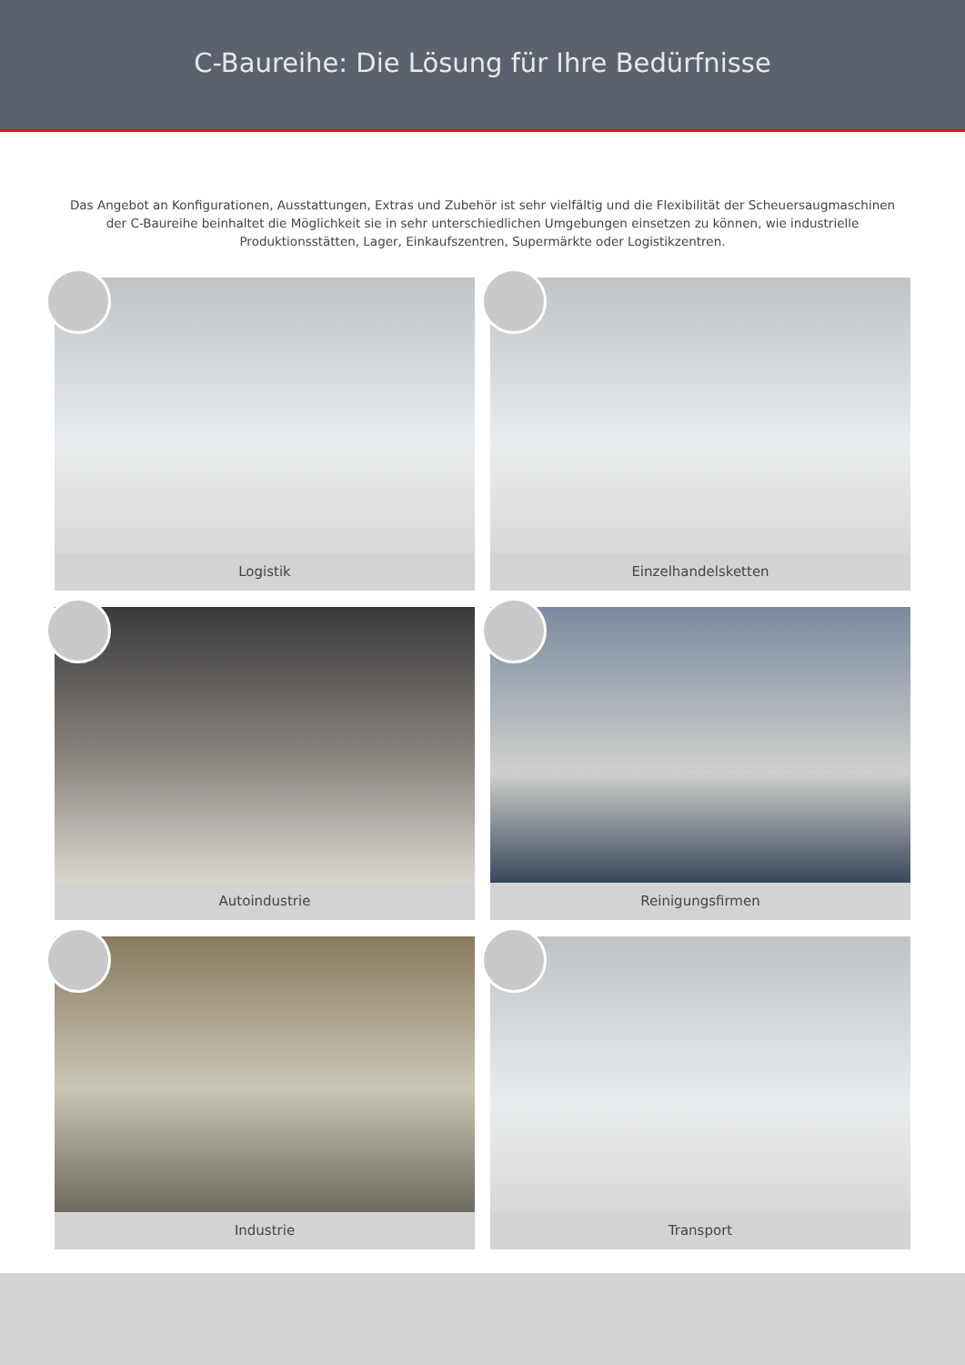C-Baureihe: Die Lösung für Ihre Bedürfnisse
Das Angebot an Konfigurationen, Ausstattungen, Extras und Zubehör ist sehr vielfältig und die Flexibilität der Scheuersaugmaschinen der C-Baureihe beinhaltet die Möglichkeit sie in sehr unterschiedlichen Umgebungen einsetzen zu können, wie industrielle Produktionsstätten, Lager, Einkaufszentren, Supermärkte oder Logistikzentren.
Logistik
Einzelhandelsketten
Autoindustrie
Reinigungsfirmen
Industrie
Transport